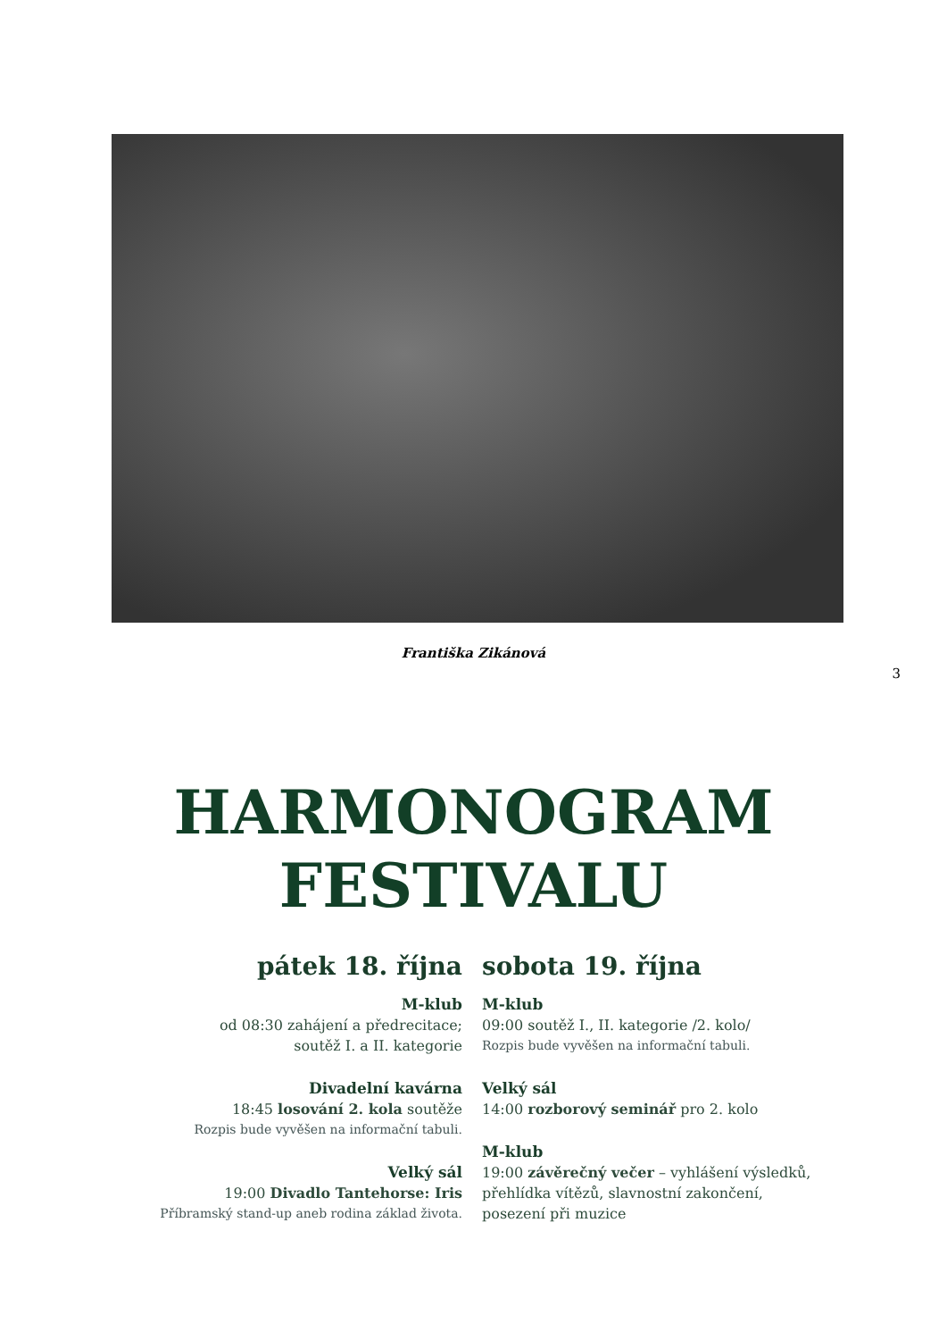Františka Zikánová
3
HARMONOGRAM
FESTIVALU
pátek 18. října
M-klub
od 08:30 zahájení a předrecitace;
soutěž I. a II. kategorie
Divadelní kavárna
18:45 losování 2. kola soutěže
Rozpis bude vyvěšen na informační tabuli.
Velký sál
19:00 Divadlo Tantehorse: Iris
Příbramský stand-up aneb rodina základ života.
sobota 19. října
M-klub
09:00 soutěž I., II. kategorie /2. kolo/
Rozpis bude vyvěšen na informační tabuli.
Velký sál
14:00 rozborový seminář pro 2. kolo
M-klub
19:00 závěrečný večer – vyhlášení výsledků, přehlídka vítězů, slavnostní zakončení, posezení při muzice